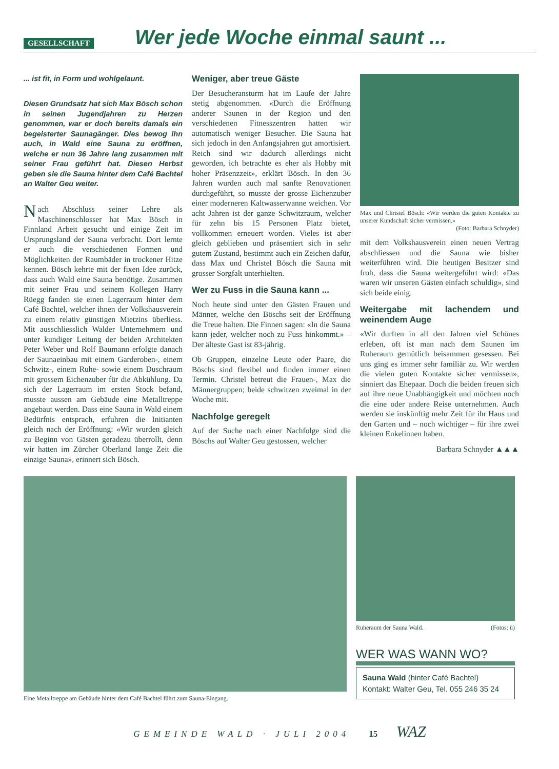GESELLSCHAFT
Wer jede Woche einmal saunt ...
... ist fit, in Form und wohlgelaunt.
Diesen Grundsatz hat sich Max Bösch schon in seinen Jugendjahren zu Herzen genommen, war er doch bereits damals ein begeisterter Saunagänger. Dies bewog ihn auch, in Wald eine Sauna zu eröffnen, welche er nun 36 Jahre lang zusammen mit seiner Frau geführt hat. Diesen Herbst geben sie die Sauna hinter dem Café Bachtel an Walter Geu weiter.
Nach Abschluss seiner Lehre als Maschinenschlosser hat Max Bösch in Finnland Arbeit gesucht und einige Zeit im Ursprungsland der Sauna verbracht. Dort lernte er auch die verschiedenen Formen und Möglichkeiten der Raumbäder in trockener Hitze kennen. Bösch kehrte mit der fixen Idee zurück, dass auch Wald eine Sauna benötige. Zusammen mit seiner Frau und seinem Kollegen Harry Rüegg fanden sie einen Lagerraum hinter dem Café Bachtel, welcher ihnen der Volkshausverein zu einem relativ günstigen Mietzins überliess. Mit ausschliesslich Walder Unternehmern und unter kundiger Leitung der beiden Architekten Peter Weber und Rolf Baumann erfolgte danach der Saunaeinbau mit einem Garderoben-, einem Schwitz-, einem Ruhe- sowie einem Duschraum mit grossem Eichenzuber für die Abkühlung. Da sich der Lagerraum im ersten Stock befand, musste aussen am Gebäude eine Metalltreppe angebaut werden. Dass eine Sauna in Wald einem Bedürfnis entsprach, erfuhren die Initianten gleich nach der Eröffnung: «Wir wurden gleich zu Beginn von Gästen geradezu überrollt, denn wir hatten im Zürcher Oberland lange Zeit die einzige Sauna», erinnert sich Bösch.
Weniger, aber treue Gäste
Der Besucheransturm hat im Laufe der Jahre stetig abgenommen. «Durch die Eröffnung anderer Saunen in der Region und den verschiedenen Fitnesszentren hatten wir automatisch weniger Besucher. Die Sauna hat sich jedoch in den Anfangsjahren gut amortisiert. Reich sind wir dadurch allerdings nicht geworden, ich betrachte es eher als Hobby mit hoher Präsenzzeit», erklärt Bösch. In den 36 Jahren wurden auch mal sanfte Renovationen durchgeführt, so musste der grosse Eichenzuber einer moderneren Kaltwasserwanne weichen. Vor acht Jahren ist der ganze Schwitzraum, welcher für zehn bis 15 Personen Platz bietet, vollkommen erneuert worden. Vieles ist aber gleich geblieben und präsentiert sich in sehr gutem Zustand, bestimmt auch ein Zeichen dafür, dass Max und Christel Bösch die Sauna mit grosser Sorgfalt unterhielten.
Wer zu Fuss in die Sauna kann ...
Noch heute sind unter den Gästen Frauen und Männer, welche den Böschs seit der Eröffnung die Treue halten. Die Finnen sagen: «In die Sauna kann jeder, welcher noch zu Fuss hinkommt.» – Der älteste Gast ist 83-jährig.
Ob Gruppen, einzelne Leute oder Paare, die Böschs sind flexibel und finden immer einen Termin. Christel betreut die Frauen-, Max die Männergruppen; beide schwitzen zweimal in der Woche mit.
Nachfolge geregelt
Auf der Suche nach einer Nachfolge sind die Böschs auf Walter Geu gestossen, welcher
Max und Christel Bösch: «Wir werden die guten Kontakte zu unserer Kundschaft sicher vermissen.»
(Foto: Barbara Schnyder)
mit dem Volkshausverein einen neuen Vertrag abschliessen und die Sauna wie bisher weiterführen wird. Die heutigen Besitzer sind froh, dass die Sauna weitergeführt wird: «Das waren wir unseren Gästen einfach schuldig», sind sich beide einig.
Weitergabe mit lachendem und weinendem Auge
«Wir durften in all den Jahren viel Schönes erleben, oft ist man nach dem Saunen im Ruheraum gemütlich beisammen gesessen. Bei uns ging es immer sehr familiär zu. Wir werden die vielen guten Kontakte sicher vermissen», sinniert das Ehepaar. Doch die beiden freuen sich auf ihre neue Unabhängigkeit und möchten noch die eine oder andere Reise unternehmen. Auch werden sie inskünftig mehr Zeit für ihr Haus und den Garten und – noch wichtiger – für ihre zwei kleinen Enkelinnen haben.
Barbara Schnyder ▲▲▲
Eine Metalltreppe am Gebäude hinter dem Café Bachtel führt zum Sauna-Eingang.
Ruheraum der Sauna Wald. (Fotos: ü)
WER WAS WANN WO?
Sauna Wald (hinter Café Bachtel)
Kontakt: Walter Geu, Tel. 055 246 35 24
GEMEINDE WALD · JULI 2004 15 WAZ